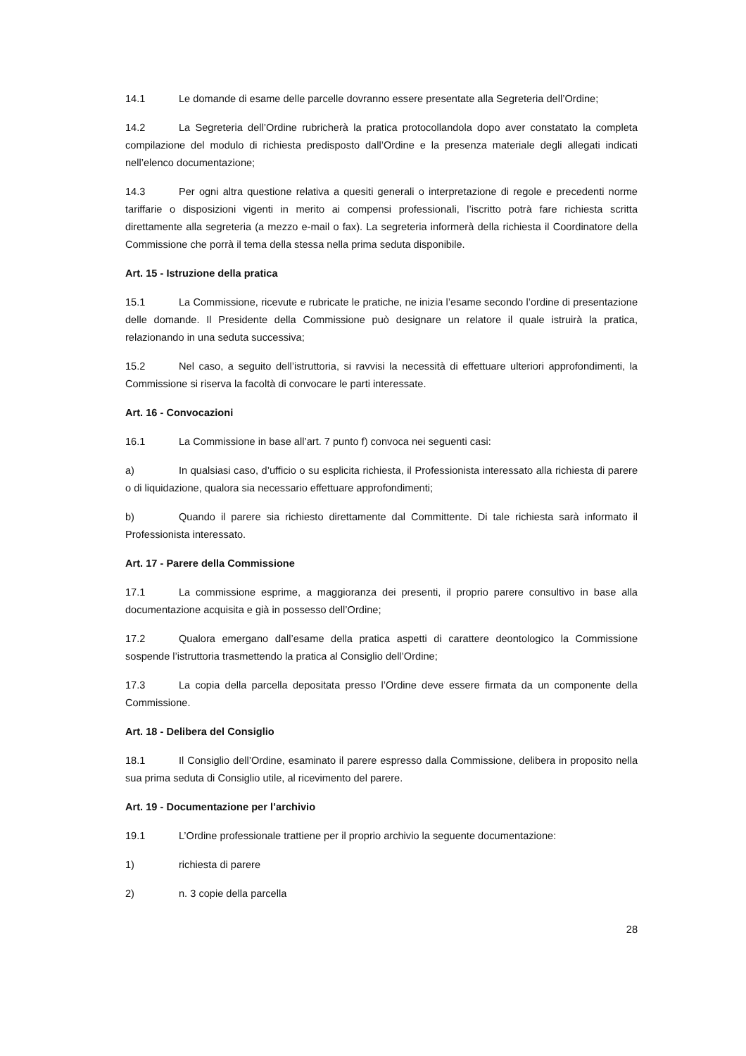14.1 Le domande di esame delle parcelle dovranno essere presentate alla Segreteria dell’Ordine;
14.2 La Segreteria dell’Ordine rubricherà la pratica protocollandola dopo aver constatato la completa compilazione del modulo di richiesta predisposto dall’Ordine e la presenza materiale degli allegati indicati nell’elenco documentazione;
14.3 Per ogni altra questione relativa a quesiti generali o interpretazione di regole e precedenti norme tariffarie o disposizioni vigenti in merito ai compensi professionali, l’iscritto potrà fare richiesta scritta direttamente alla segreteria (a mezzo e-mail o fax). La segreteria informerà della richiesta il Coordinatore della Commissione che porrà il tema della stessa nella prima seduta disponibile.
Art. 15 - Istruzione della pratica
15.1 La Commissione, ricevute e rubricate le pratiche, ne inizia l’esame secondo l’ordine di presentazione delle domande. Il Presidente della Commissione può designare un relatore il quale istruirà la pratica, relazionando in una seduta successiva;
15.2 Nel caso, a seguito dell’istruttoria, si ravvisi la necessità di effettuare ulteriori approfondimenti, la Commissione si riserva la facoltà di convocare le parti interessate.
Art. 16 - Convocazioni
16.1 La Commissione in base all’art. 7 punto f) convoca nei seguenti casi:
a) In qualsiasi caso, d’ufficio o su esplicita richiesta, il Professionista interessato alla richiesta di parere o di liquidazione, qualora sia necessario effettuare approfondimenti;
b) Quando il parere sia richiesto direttamente dal Committente. Di tale richiesta sarà informato il Professionista interessato.
Art. 17 - Parere della Commissione
17.1 La commissione esprime, a maggioranza dei presenti, il proprio parere consultivo in base alla documentazione acquisita e già in possesso dell’Ordine;
17.2 Qualora emergano dall’esame della pratica aspetti di carattere deontologico la Commissione sospende l’istruttoria trasmettendo la pratica al Consiglio dell’Ordine;
17.3 La copia della parcella depositata presso l’Ordine deve essere firmata da un componente della Commissione.
Art. 18 - Delibera del Consiglio
18.1 Il Consiglio dell’Ordine, esaminato il parere espresso dalla Commissione, delibera in proposito nella sua prima seduta di Consiglio utile, al ricevimento del parere.
Art. 19 - Documentazione per l’archivio
19.1 L’Ordine professionale trattiene per il proprio archivio la seguente documentazione:
1) richiesta di parere
2) n. 3 copie della parcella
28